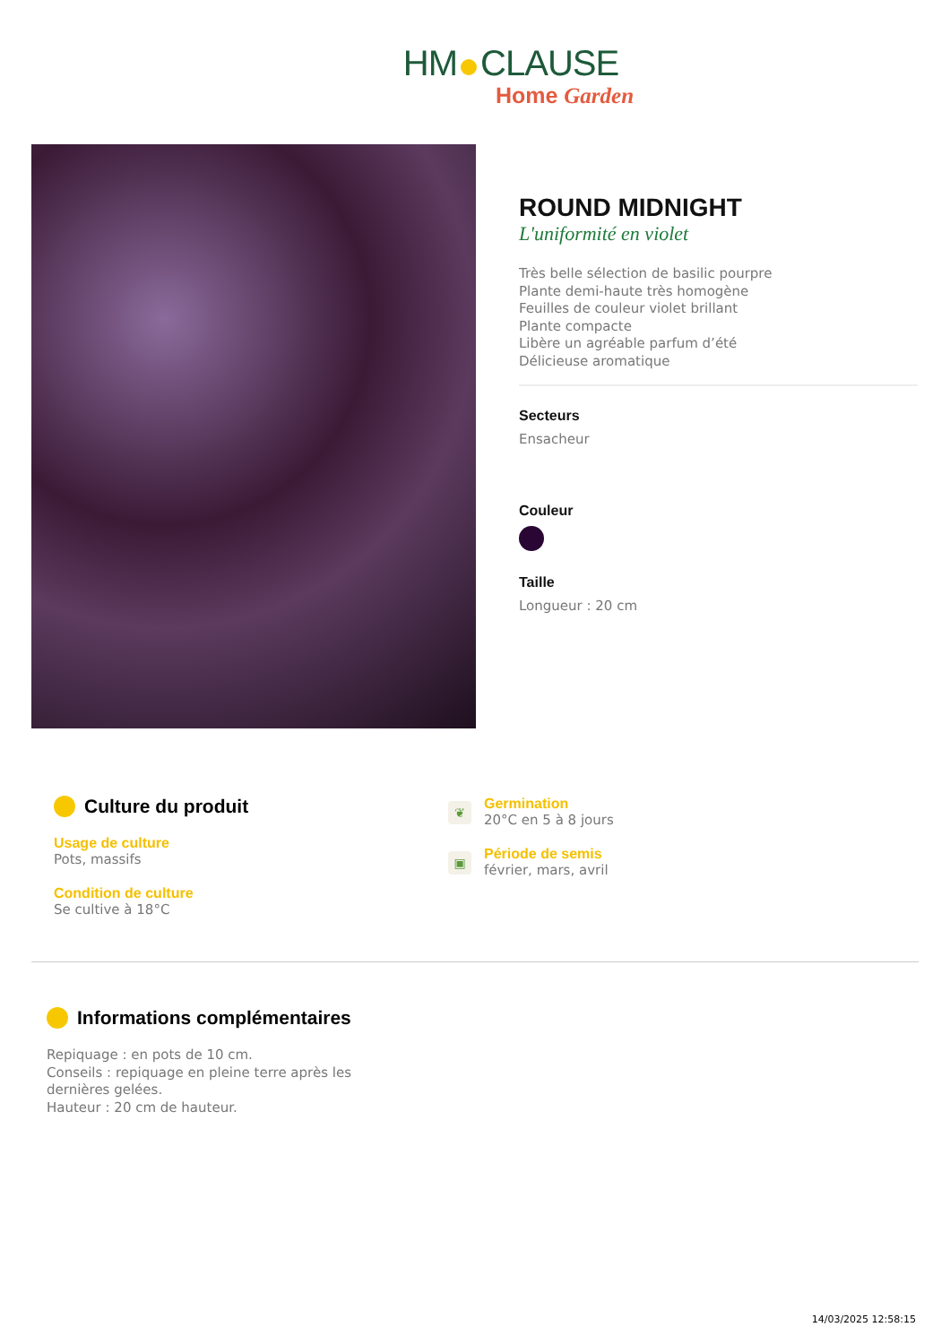HM CLAUSE
Home Garden
ROUND MIDNIGHT
L'uniformité en violet
Très belle sélection de basilic pourpre
Plante demi-haute très homogène
Feuilles de couleur violet brillant
Plante compacte
Libère un agréable parfum d’été
Délicieuse aromatique
Secteurs
Ensacheur
Couleur
Taille
Longueur : 20 cm
Culture du produit
Usage de culture
Pots, massifs
Condition de culture
Se cultive à 18°C
❦
Germination
20°C en 5 à 8 jours
▣
Période de semis
février, mars, avril
Informations complémentaires
Repiquage : en pots de 10 cm.
Conseils : repiquage en pleine terre après les dernières gelées.
Hauteur : 20 cm de hauteur.
14/03/2025 12:58:15